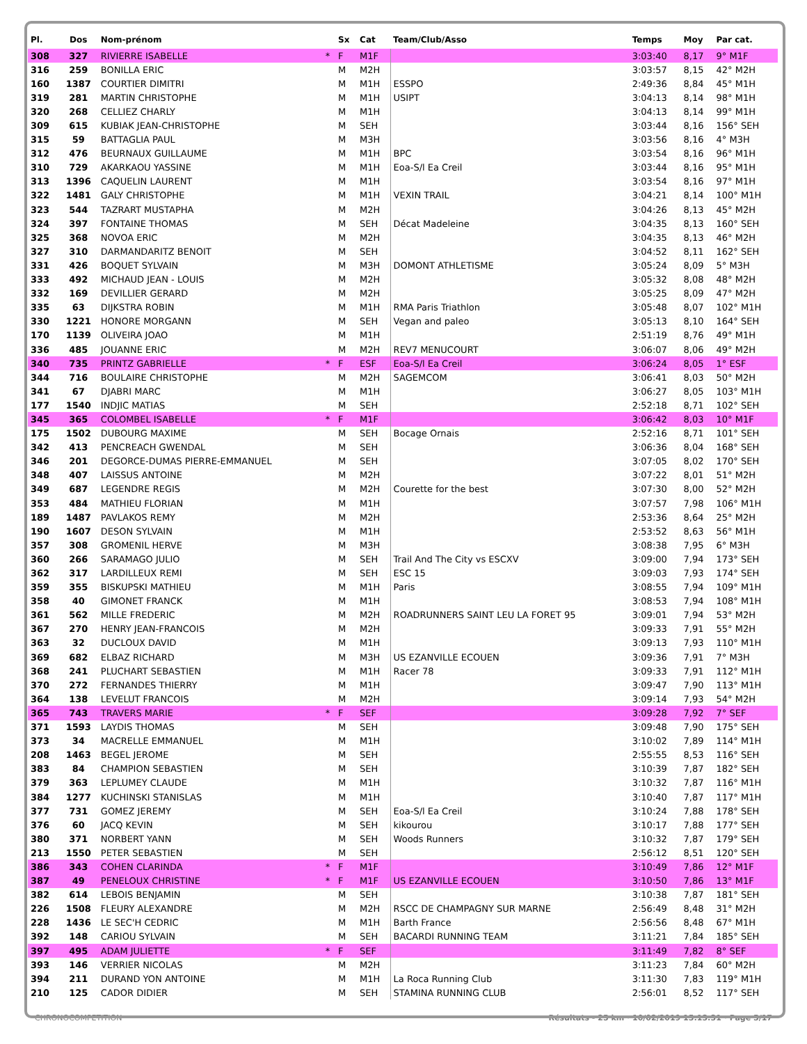| Pl. | Dos | Nom-prénom | | Sx | Cat | Team/Club/Asso | Temps | Moy | Par cat. |
| --- | --- | --- | --- | --- | --- | --- | --- | --- | --- |
| 308 | 327 | RIVIERRE ISABELLE | * | F | M1F | | 3:03:40 | 8,17 | 9° M1F |
| 316 | 259 | BONILLA ERIC | | M | M2H | | 3:03:57 | 8,15 | 42° M2H |
| 160 | 1387 | COURTIER DIMITRI | | M | M1H | ESSPO | 2:49:36 | 8,84 | 45° M1H |
| 319 | 281 | MARTIN CHRISTOPHE | | M | M1H | USIPT | 3:04:13 | 8,14 | 98° M1H |
| 320 | 268 | CELLIEZ CHARLY | | M | M1H | | 3:04:13 | 8,14 | 99° M1H |
| 309 | 615 | KUBIAK JEAN-CHRISTOPHE | | M | SEH | | 3:03:44 | 8,16 | 156° SEH |
| 315 | 59 | BATTAGLIA PAUL | | M | M3H | | 3:03:56 | 8,16 | 4° M3H |
| 312 | 476 | BEURNAUX GUILLAUME | | M | M1H | BPC | 3:03:54 | 8,16 | 96° M1H |
| 310 | 729 | AKARKAOU YASSINE | | M | M1H | Eoa-S/l Ea Creil | 3:03:44 | 8,16 | 95° M1H |
| 313 | 1396 | CAQUELIN LAURENT | | M | M1H | | 3:03:54 | 8,16 | 97° M1H |
| 322 | 1481 | GALY CHRISTOPHE | | M | M1H | VEXIN TRAIL | 3:04:21 | 8,14 | 100° M1H |
| 323 | 544 | TAZRART MUSTAPHA | | M | M2H | | 3:04:26 | 8,13 | 45° M2H |
| 324 | 397 | FONTAINE THOMAS | | M | SEH | Décat Madeleine | 3:04:35 | 8,13 | 160° SEH |
| 325 | 368 | NOVOA ERIC | | M | M2H | | 3:04:35 | 8,13 | 46° M2H |
| 327 | 310 | DARMANDARITZ BENOIT | | M | SEH | | 3:04:52 | 8,11 | 162° SEH |
| 331 | 426 | BOQUET SYLVAIN | | M | M3H | DOMONT ATHLETISME | 3:05:24 | 8,09 | 5° M3H |
| 333 | 492 | MICHAUD JEAN - LOUIS | | M | M2H | | 3:05:32 | 8,08 | 48° M2H |
| 332 | 169 | DEVILLIER GERARD | | M | M2H | | 3:05:25 | 8,09 | 47° M2H |
| 335 | 63 | DIJKSTRA ROBIN | | M | M1H | RMA Paris Triathlon | 3:05:48 | 8,07 | 102° M1H |
| 330 | 1221 | HONORE MORGANN | | M | SEH | Vegan and paleo | 3:05:13 | 8,10 | 164° SEH |
| 170 | 1139 | OLIVEIRA JOAO | | M | M1H | | 2:51:19 | 8,76 | 49° M1H |
| 336 | 485 | JOUANNE ERIC | | M | M2H | REV7 MENUCOURT | 3:06:07 | 8,06 | 49° M2H |
| 340 | 735 | PRINTZ GABRIELLE | * | F | ESF | Eoa-S/l Ea Creil | 3:06:24 | 8,05 | 1° ESF |
| 344 | 716 | BOULAIRE CHRISTOPHE | | M | M2H | SAGEMCOM | 3:06:41 | 8,03 | 50° M2H |
| 341 | 67 | DJABRI MARC | | M | M1H | | 3:06:27 | 8,05 | 103° M1H |
| 177 | 1540 | INDJIC MATIAS | | M | SEH | | 2:52:18 | 8,71 | 102° SEH |
| 345 | 365 | COLOMBEL ISABELLE | * | F | M1F | | 3:06:42 | 8,03 | 10° M1F |
| 175 | 1502 | DUBOURG MAXIME | | M | SEH | Bocage Ornais | 2:52:16 | 8,71 | 101° SEH |
| 342 | 413 | PENCREACH GWENDAL | | M | SEH | | 3:06:36 | 8,04 | 168° SEH |
| 346 | 201 | DEGORCE-DUMAS PIERRE-EMMANUEL | | M | SEH | | 3:07:05 | 8,02 | 170° SEH |
| 348 | 407 | LAISSUS ANTOINE | | M | M2H | | 3:07:22 | 8,01 | 51° M2H |
| 349 | 687 | LEGENDRE REGIS | | M | M2H | Courette for the best | 3:07:30 | 8,00 | 52° M2H |
| 353 | 484 | MATHIEU FLORIAN | | M | M1H | | 3:07:57 | 7,98 | 106° M1H |
| 189 | 1487 | PAVLAKOS REMY | | M | M2H | | 2:53:36 | 8,64 | 25° M2H |
| 190 | 1607 | DESON SYLVAIN | | M | M1H | | 2:53:52 | 8,63 | 56° M1H |
| 357 | 308 | GROMENIL HERVE | | M | M3H | | 3:08:38 | 7,95 | 6° M3H |
| 360 | 266 | SARAMAGO JULIO | | M | SEH | Trail And The City vs ESCXV | 3:09:00 | 7,94 | 173° SEH |
| 362 | 317 | LARDILLEUX REMI | | M | SEH | ESC 15 | 3:09:03 | 7,93 | 174° SEH |
| 359 | 355 | BISKUPSKI MATHIEU | | M | M1H | Paris | 3:08:55 | 7,94 | 109° M1H |
| 358 | 40 | GIMONET FRANCK | | M | M1H | | 3:08:53 | 7,94 | 108° M1H |
| 361 | 562 | MILLE FREDERIC | | M | M2H | ROADRUNNERS SAINT LEU LA FORET 95 | 3:09:01 | 7,94 | 53° M2H |
| 367 | 270 | HENRY JEAN-FRANCOIS | | M | M2H | | 3:09:33 | 7,91 | 55° M2H |
| 363 | 32 | DUCLOUX DAVID | | M | M1H | | 3:09:13 | 7,93 | 110° M1H |
| 369 | 682 | ELBAZ RICHARD | | M | M3H | US EZANVILLE ECOUEN | 3:09:36 | 7,91 | 7° M3H |
| 368 | 241 | PLUCHART SEBASTIEN | | M | M1H | Racer 78 | 3:09:33 | 7,91 | 112° M1H |
| 370 | 272 | FERNANDES THIERRY | | M | M1H | | 3:09:47 | 7,90 | 113° M1H |
| 364 | 138 | LEVELUT FRANCOIS | | M | M2H | | 3:09:14 | 7,93 | 54° M2H |
| 365 | 743 | TRAVERS MARIE | * | F | SEF | | 3:09:28 | 7,92 | 7° SEF |
| 371 | 1593 | LAYDIS THOMAS | | M | SEH | | 3:09:48 | 7,90 | 175° SEH |
| 373 | 34 | MACRELLE EMMANUEL | | M | M1H | | 3:10:02 | 7,89 | 114° M1H |
| 208 | 1463 | BEGEL JEROME | | M | SEH | | 2:55:55 | 8,53 | 116° SEH |
| 383 | 84 | CHAMPION SEBASTIEN | | M | SEH | | 3:10:39 | 7,87 | 182° SEH |
| 379 | 363 | LEPLUMEY CLAUDE | | M | M1H | | 3:10:32 | 7,87 | 116° M1H |
| 384 | 1277 | KUCHINSKI STANISLAS | | M | M1H | | 3:10:40 | 7,87 | 117° M1H |
| 377 | 731 | GOMEZ JEREMY | | M | SEH | Eoa-S/l Ea Creil | 3:10:24 | 7,88 | 178° SEH |
| 376 | 60 | JACQ KEVIN | | M | SEH | kikourou | 3:10:17 | 7,88 | 177° SEH |
| 380 | 371 | NORBERT YANN | | M | SEH | Woods Runners | 3:10:32 | 7,87 | 179° SEH |
| 213 | 1550 | PETER SEBASTIEN | | M | SEH | | 2:56:12 | 8,51 | 120° SEH |
| 386 | 343 | COHEN CLARINDA | * | F | M1F | | 3:10:49 | 7,86 | 12° M1F |
| 387 | 49 | PENELOUX CHRISTINE | * | F | M1F | US EZANVILLE ECOUEN | 3:10:50 | 7,86 | 13° M1F |
| 382 | 614 | LEBOIS BENJAMIN | | M | SEH | | 3:10:38 | 7,87 | 181° SEH |
| 226 | 1508 | FLEURY ALEXANDRE | | M | M2H | RSCC DE CHAMPAGNY SUR MARNE | 2:56:49 | 8,48 | 31° M2H |
| 228 | 1436 | LE SEC'H CEDRIC | | M | M1H | Barth France | 2:56:56 | 8,48 | 67° M1H |
| 392 | 148 | CARIOU SYLVAIN | | M | SEH | BACARDI RUNNING TEAM | 3:11:21 | 7,84 | 185° SEH |
| 397 | 495 | ADAM JULIETTE | * | F | SEF | | 3:11:49 | 7,82 | 8° SEF |
| 393 | 146 | VERRIER NICOLAS | | M | M2H | | 3:11:23 | 7,84 | 60° M2H |
| 394 | 211 | DURAND YON ANTOINE | | M | M1H | La Roca Running Club | 3:11:30 | 7,83 | 119° M1H |
| 210 | 125 | CADOR DIDIER | | M | SEH | STAMINA RUNNING CLUB | 2:56:01 | 8,52 | 117° SEH |
CHRONOCOMPETITION Résultats - 25 km · 10/02/2019 15:13:31 · Page 5/17